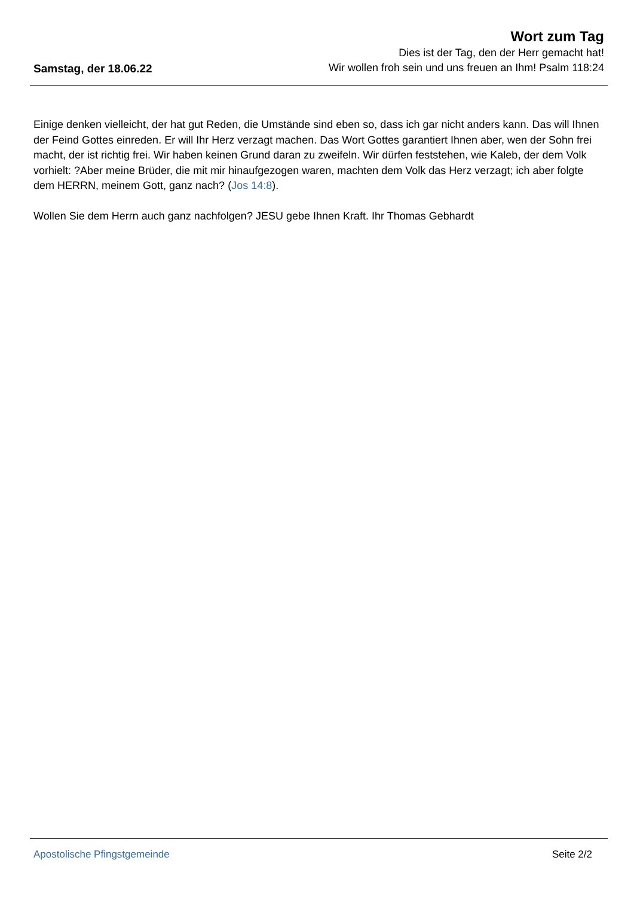Samstag, der 18.06.22
Wort zum Tag
Dies ist der Tag, den der Herr gemacht hat!
Wir wollen froh sein und uns freuen an Ihm! Psalm 118:24
Einige denken vielleicht, der hat gut Reden, die Umstände sind eben so, dass ich gar nicht anders kann. Das will Ihnen der Feind Gottes einreden. Er will Ihr Herz verzagt machen. Das Wort Gottes garantiert Ihnen aber, wen der Sohn frei macht, der ist richtig frei. Wir haben keinen Grund daran zu zweifeln. Wir dürfen feststehen, wie Kaleb, der dem Volk vorhielt: ?Aber meine Brüder, die mit mir hinaufgezogen waren, machten dem Volk das Herz verzagt; ich aber folgte dem HERRN, meinem Gott, ganz nach? (Jos 14:8).
Wollen Sie dem Herrn auch ganz nachfolgen? JESU gebe Ihnen Kraft. Ihr Thomas Gebhardt
Apostolische Pfingstgemeinde Seite 2/2